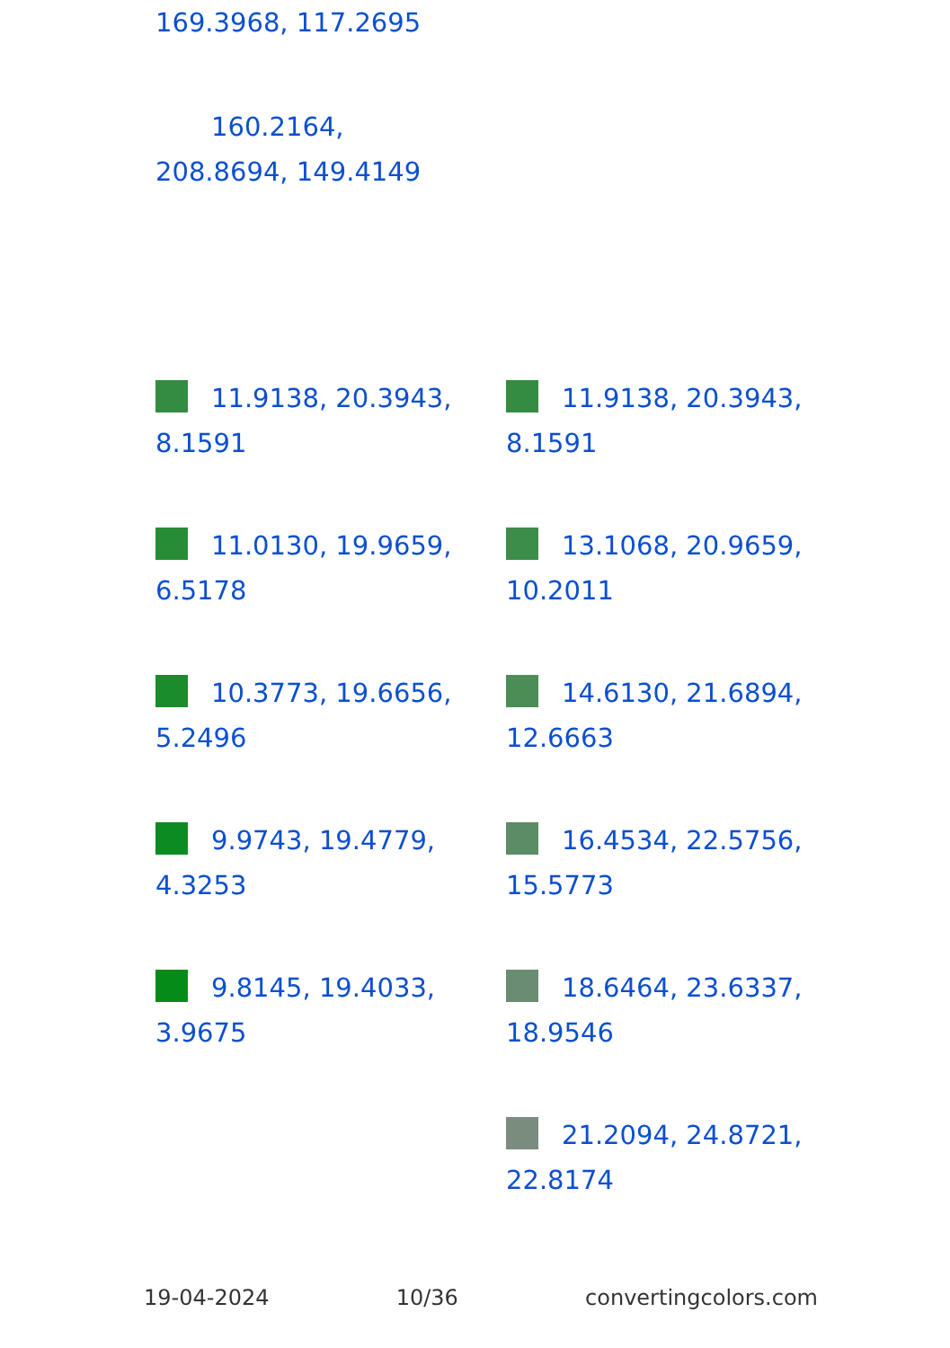169.3968, 117.2695
160.2164,
208.8694, 149.4149
11.9138, 20.3943, 8.1591
11.9138, 20.3943, 8.1591
11.0130, 19.9659, 6.5178
13.1068, 20.9659, 10.2011
10.3773, 19.6656, 5.2496
14.6130, 21.6894, 12.6663
9.9743, 19.4779, 4.3253
16.4534, 22.5756, 15.5773
9.8145, 19.4033, 3.9675
18.6464, 23.6337, 18.9546
21.2094, 24.8721, 22.8174
19-04-2024 10/36 convertingcolors.com